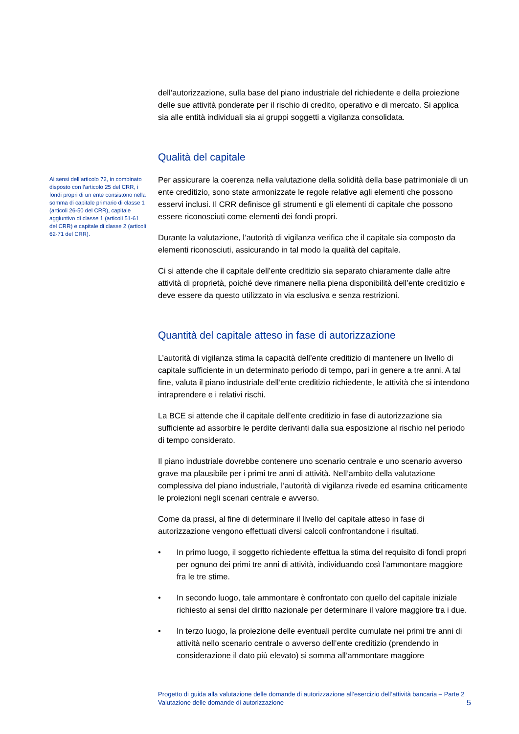Ai sensi dell’articolo 72, in combinato disposto con l’articolo 25 del CRR, i fondi propri di un ente consistono nella somma di capitale primario di classe 1 (articoli 26-50 del CRR), capitale aggiuntivo di classe 1 (articoli 51-61 del CRR) e capitale di classe 2 (articoli 62-71 del CRR).
dell’autorizzazione, sulla base del piano industriale del richiedente e della proiezione delle sue attività ponderate per il rischio di credito, operativo e di mercato. Si applica sia alle entità individuali sia ai gruppi soggetti a vigilanza consolidata.
Qualità del capitale
Per assicurare la coerenza nella valutazione della solidità della base patrimoniale di un ente creditizio, sono state armonizzate le regole relative agli elementi che possono esservi inclusi. Il CRR definisce gli strumenti e gli elementi di capitale che possono essere riconosciuti come elementi dei fondi propri.
Durante la valutazione, l’autorità di vigilanza verifica che il capitale sia composto da elementi riconosciuti, assicurando in tal modo la qualità del capitale.
Ci si attende che il capitale dell’ente creditizio sia separato chiaramente dalle altre attività di proprietà, poiché deve rimanere nella piena disponibilità dell’ente creditizio e deve essere da questo utilizzato in via esclusiva e senza restrizioni.
Quantità del capitale atteso in fase di autorizzazione
L’autorità di vigilanza stima la capacità dell’ente creditizio di mantenere un livello di capitale sufficiente in un determinato periodo di tempo, pari in genere a tre anni. A tal fine, valuta il piano industriale dell’ente creditizio richiedente, le attività che si intendono intraprendere e i relativi rischi.
La BCE si attende che il capitale dell’ente creditizio in fase di autorizzazione sia sufficiente ad assorbire le perdite derivanti dalla sua esposizione al rischio nel periodo di tempo considerato.
Il piano industriale dovrebbe contenere uno scenario centrale e uno scenario avverso grave ma plausibile per i primi tre anni di attività. Nell’ambito della valutazione complessiva del piano industriale, l’autorità di vigilanza rivede ed esamina criticamente le proiezioni negli scenari centrale e avverso.
Come da prassi, al fine di determinare il livello del capitale atteso in fase di autorizzazione vengono effettuati diversi calcoli confrontandone i risultati.
• In primo luogo, il soggetto richiedente effettua la stima del requisito di fondi propri per ognuno dei primi tre anni di attività, individuando così l’ammontare maggiore fra le tre stime.
• In secondo luogo, tale ammontare è confrontato con quello del capitale iniziale richiesto ai sensi del diritto nazionale per determinare il valore maggiore tra i due.
• In terzo luogo, la proiezione delle eventuali perdite cumulate nei primi tre anni di attività nello scenario centrale o avverso dell’ente creditizio (prendendo in considerazione il dato più elevato) si somma all’ammontare maggiore
Progetto di guida alla valutazione delle domande di autorizzazione all’esercizio dell’attività bancaria – Parte 2
Valutazione delle domande di autorizzazione
5